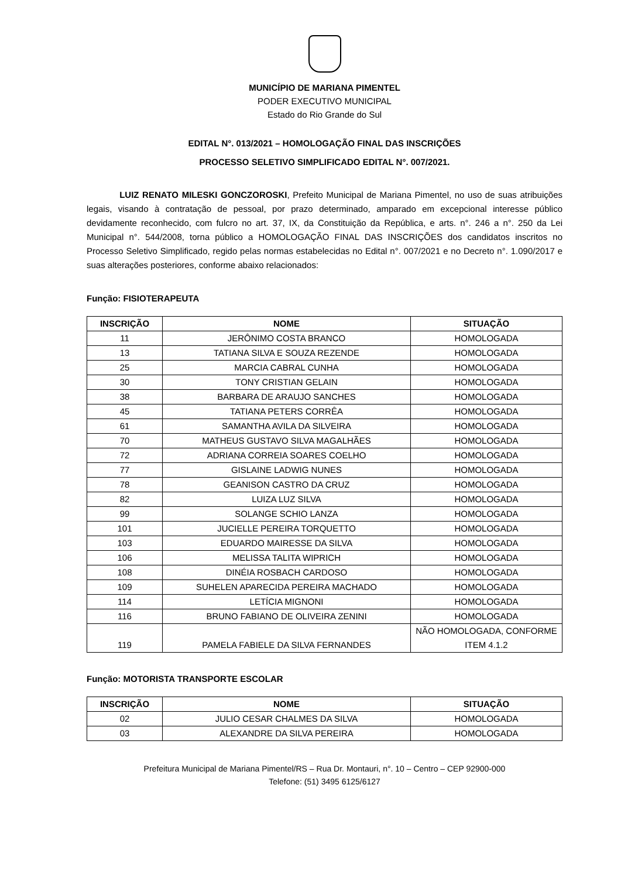MUNICÍPIO DE MARIANA PIMENTEL
PODER EXECUTIVO MUNICIPAL
Estado do Rio Grande do Sul
EDITAL N°. 013/2021 – HOMOLOGAÇÃO FINAL DAS INSCRIÇÕES
PROCESSO SELETIVO SIMPLIFICADO EDITAL N°. 007/2021.
LUIZ RENATO MILESKI GONCZOROSKI, Prefeito Municipal de Mariana Pimentel, no uso de suas atribuições legais, visando à contratação de pessoal, por prazo determinado, amparado em excepcional interesse público devidamente reconhecido, com fulcro no art. 37, IX, da Constituição da República, e arts. n°. 246 a n°. 250 da Lei Municipal n°. 544/2008, torna público a HOMOLOGAÇÃO FINAL DAS INSCRIÇÕES dos candidatos inscritos no Processo Seletivo Simplificado, regido pelas normas estabelecidas no Edital n°. 007/2021 e no Decreto n°. 1.090/2017 e suas alterações posteriores, conforme abaixo relacionados:
Função: FISIOTERAPEUTA
| INSCRIÇÃO | NOME | SITUAÇÃO |
| --- | --- | --- |
| 11 | JERÔNIMO COSTA BRANCO | HOMOLOGADA |
| 13 | TATIANA SILVA E SOUZA REZENDE | HOMOLOGADA |
| 25 | MARCIA CABRAL CUNHA | HOMOLOGADA |
| 30 | TONY CRISTIAN GELAIN | HOMOLOGADA |
| 38 | BARBARA DE ARAUJO SANCHES | HOMOLOGADA |
| 45 | TATIANA PETERS CORRÊA | HOMOLOGADA |
| 61 | SAMANTHA AVILA DA SILVEIRA | HOMOLOGADA |
| 70 | MATHEUS GUSTAVO SILVA MAGALHÃES | HOMOLOGADA |
| 72 | ADRIANA CORREIA SOARES COELHO | HOMOLOGADA |
| 77 | GISLAINE LADWIG NUNES | HOMOLOGADA |
| 78 | GEANISON CASTRO DA CRUZ | HOMOLOGADA |
| 82 | LUIZA LUZ SILVA | HOMOLOGADA |
| 99 | SOLANGE SCHIO LANZA | HOMOLOGADA |
| 101 | JUCIELLE PEREIRA TORQUETTO | HOMOLOGADA |
| 103 | EDUARDO MAIRESSE DA SILVA | HOMOLOGADA |
| 106 | MELISSA TALITA WIPRICH | HOMOLOGADA |
| 108 | DINÉIA ROSBACH CARDOSO | HOMOLOGADA |
| 109 | SUHELEN APARECIDA PEREIRA MACHADO | HOMOLOGADA |
| 114 | LETÍCIA MIGNONI | HOMOLOGADA |
| 116 | BRUNO FABIANO DE OLIVEIRA ZENINI | HOMOLOGADA |
| 119 | PAMELA FABIELE DA SILVA FERNANDES | NÃO HOMOLOGADA, CONFORME ITEM 4.1.2 |
Função: MOTORISTA TRANSPORTE ESCOLAR
| INSCRIÇÃO | NOME | SITUAÇÃO |
| --- | --- | --- |
| 02 | JULIO CESAR CHALMES DA SILVA | HOMOLOGADA |
| 03 | ALEXANDRE DA SILVA PEREIRA | HOMOLOGADA |
Prefeitura Municipal de Mariana Pimentel/RS – Rua Dr. Montauri, n°. 10 – Centro – CEP 92900-000
Telefone: (51) 3495 6125/6127